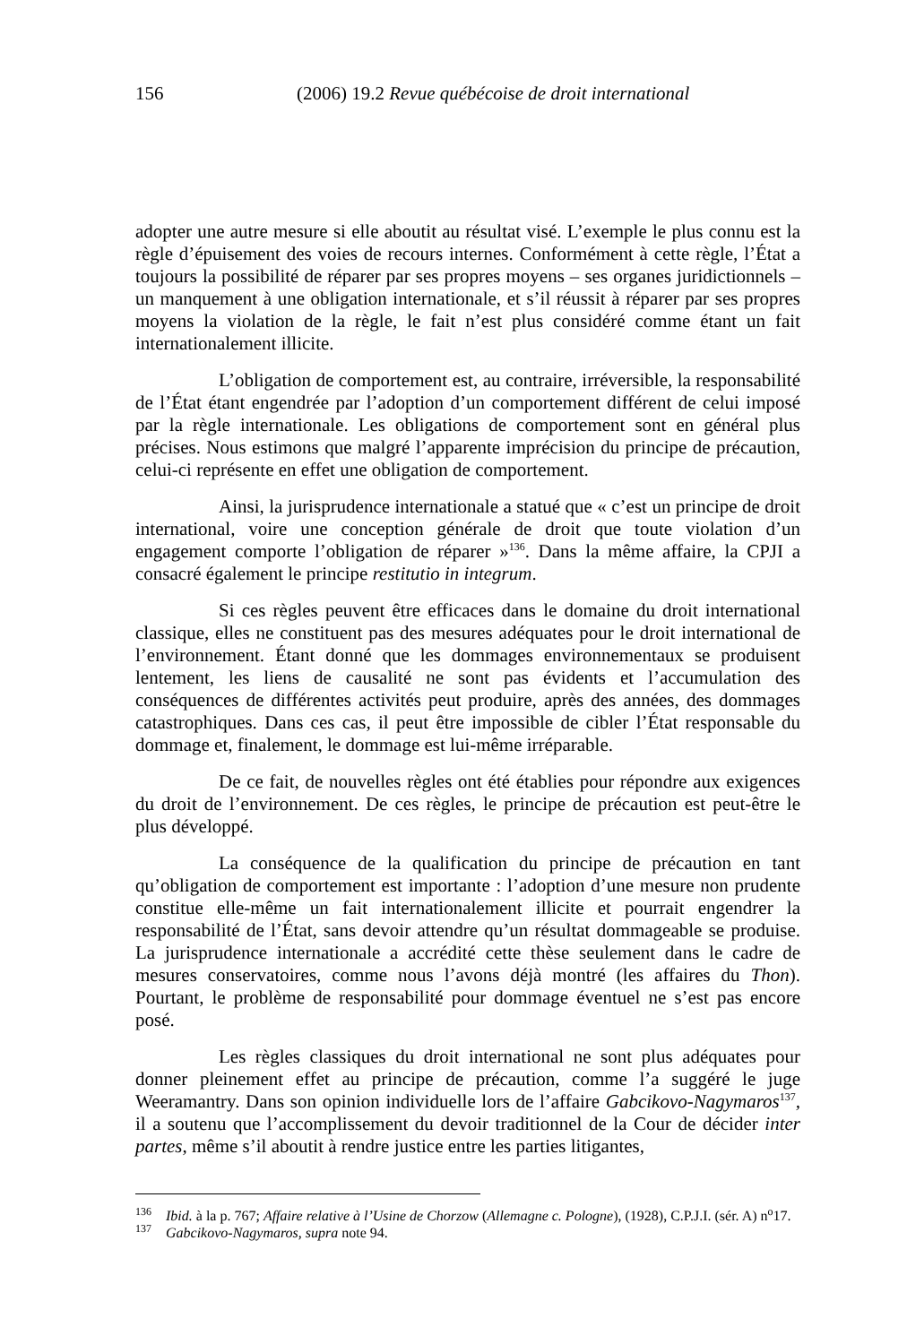156 (2006) 19.2 Revue québécoise de droit international
adopter une autre mesure si elle aboutit au résultat visé. L’exemple le plus connu est la règle d’épuisement des voies de recours internes. Conformément à cette règle, l’État a toujours la possibilité de réparer par ses propres moyens – ses organes juridictionnels – un manquement à une obligation internationale, et s’il réussit à réparer par ses propres moyens la violation de la règle, le fait n’est plus considéré comme étant un fait internationalement illicite.
L’obligation de comportement est, au contraire, irréversible, la responsabilité de l’État étant engendrée par l’adoption d’un comportement différent de celui imposé par la règle internationale. Les obligations de comportement sont en général plus précises. Nous estimons que malgré l’apparente imprécision du principe de précaution, celui-ci représente en effet une obligation de comportement.
Ainsi, la jurisprudence internationale a statué que « c’est un principe de droit international, voire une conception générale de droit que toute violation d’un engagement comporte l’obligation de réparer »<sup>136</sup>. Dans la même affaire, la CPJI a consacré également le principe restitutio in integrum.
Si ces règles peuvent être efficaces dans le domaine du droit international classique, elles ne constituent pas des mesures adéquates pour le droit international de l’environnement. Étant donné que les dommages environnementaux se produisent lentement, les liens de causalité ne sont pas évidents et l’accumulation des conséquences de différentes activités peut produire, après des années, des dommages catastrophiques. Dans ces cas, il peut être impossible de cibler l’État responsable du dommage et, finalement, le dommage est lui-même irréparable.
De ce fait, de nouvelles règles ont été établies pour répondre aux exigences du droit de l’environnement. De ces règles, le principe de précaution est peut-être le plus développé.
La conséquence de la qualification du principe de précaution en tant qu’obligation de comportement est importante : l’adoption d’une mesure non prudente constitue elle-même un fait internationalement illicite et pourrait engendrer la responsabilité de l’État, sans devoir attendre qu’un résultat dommageable se produise. La jurisprudence internationale a accrédité cette thèse seulement dans le cadre de mesures conservatoires, comme nous l’avons déjà montré (les affaires du Thon). Pourtant, le problème de responsabilité pour dommage éventuel ne s’est pas encore posé.
Les règles classiques du droit international ne sont plus adéquates pour donner pleinement effet au principe de précaution, comme l’a suggéré le juge Weeramantry. Dans son opinion individuelle lors de l’affaire Gabcikovo-Nagymaros<sup>137</sup>, il a soutenu que l’accomplissement du devoir traditionnel de la Cour de décider inter partes, même s’il aboutit à rendre justice entre les parties litigantes,
<sup>136</sup> Ibid. à la p. 767; Affaire relative à l’Usine de Chorzow (Allemagne c. Pologne), (1928), C.P.J.I. (sér. A) n<sup>o</sup>17.
<sup>137</sup> Gabcikovo-Nagymaros, supra note 94.